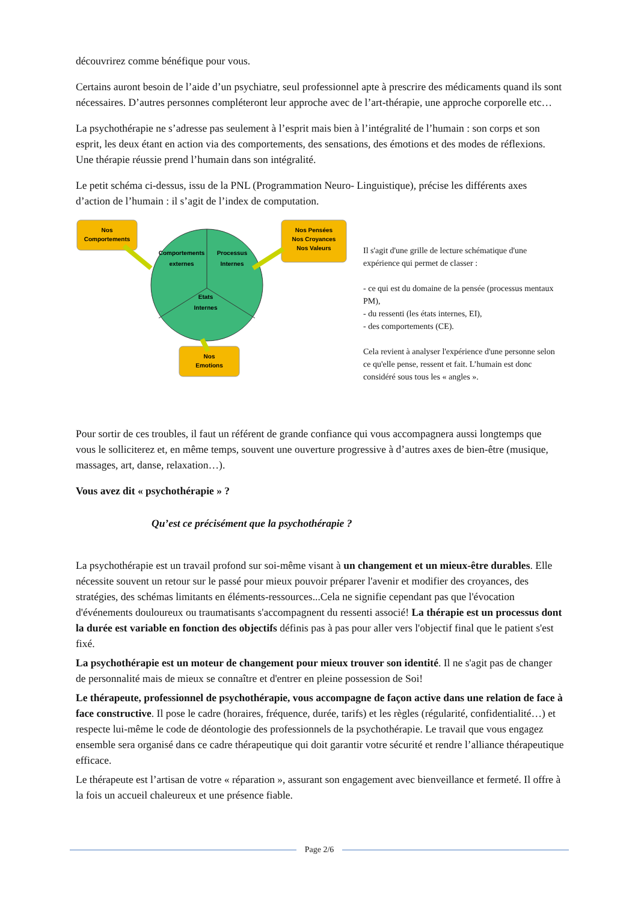découvrirez comme bénéfique pour vous.
Certains auront besoin de l’aide d’un psychiatre, seul professionnel apte à prescrire des médicaments quand ils sont nécessaires. D’autres personnes compléteront leur approche avec de l’art-thérapie, une approche corporelle etc…
La psychothérapie ne s’adresse pas seulement à l’esprit mais bien à l’intégralité de l’humain : son corps et son esprit, les deux étant en action via des comportements, des sensations, des émotions et des modes de réflexions. Une thérapie réussie prend l’humain dans son intégralité.
Le petit schéma ci-dessus, issu de la PNL (Programmation Neuro- Linguistique), précise les différents axes d’action de l’humain : il s’agit de l’index de computation.
Nos
Comportements
Nos Pensées
Nos Croyances
Nos Valeurs
Nos
Emotions
Comportements
externes
Processus
Internes
Etats
Internes
Il s'agit d'une grille de lecture schématique d'une expérience qui permet de classer :
- ce qui est du domaine de la pensée (processus mentaux PM),
- du ressenti (les états internes, EI),
- des comportements (CE).
Cela revient à analyser l'expérience d'une personne selon ce qu'elle pense, ressent et fait. L’humain est donc considéré sous tous les « angles ».
Pour sortir de ces troubles, il faut un référent de grande confiance qui vous accompagnera aussi longtemps que vous le solliciterez et, en même temps, souvent une ouverture progressive à d’autres axes de bien-être (musique, massages, art, danse, relaxation…).
Vous avez dit « psychothérapie » ?
Qu’est ce précisément que la psychothérapie ?
La psychothérapie est un travail profond sur soi-même visant à un changement et un mieux-être durables. Elle nécessite souvent un retour sur le passé pour mieux pouvoir préparer l'avenir et modifier des croyances, des stratégies, des schémas limitants en éléments-ressources...Cela ne signifie cependant pas que l'évocation d'événements douloureux ou traumatisants s'accompagnent du ressenti associé! La thérapie est un processus dont la durée est variable en fonction des objectifs définis pas à pas pour aller vers l'objectif final que le patient s'est fixé.
La psychothérapie est un moteur de changement pour mieux trouver son identité. Il ne s'agit pas de changer de personnalité mais de mieux se connaître et d'entrer en pleine possession de Soi!
Le thérapeute, professionnel de psychothérapie, vous accompagne de façon active dans une relation de face à face constructive. Il pose le cadre (horaires, fréquence, durée, tarifs) et les règles (régularité, confidentialité…) et respecte lui-même le code de déontologie des professionnels de la psychothérapie. Le travail que vous engagez ensemble sera organisé dans ce cadre thérapeutique qui doit garantir votre sécurité et rendre l’alliance thérapeutique efficace.
Le thérapeute est l’artisan de votre « réparation », assurant son engagement avec bienveillance et fermeté. Il offre à la fois un accueil chaleureux et une présence fiable.
Page 2/6